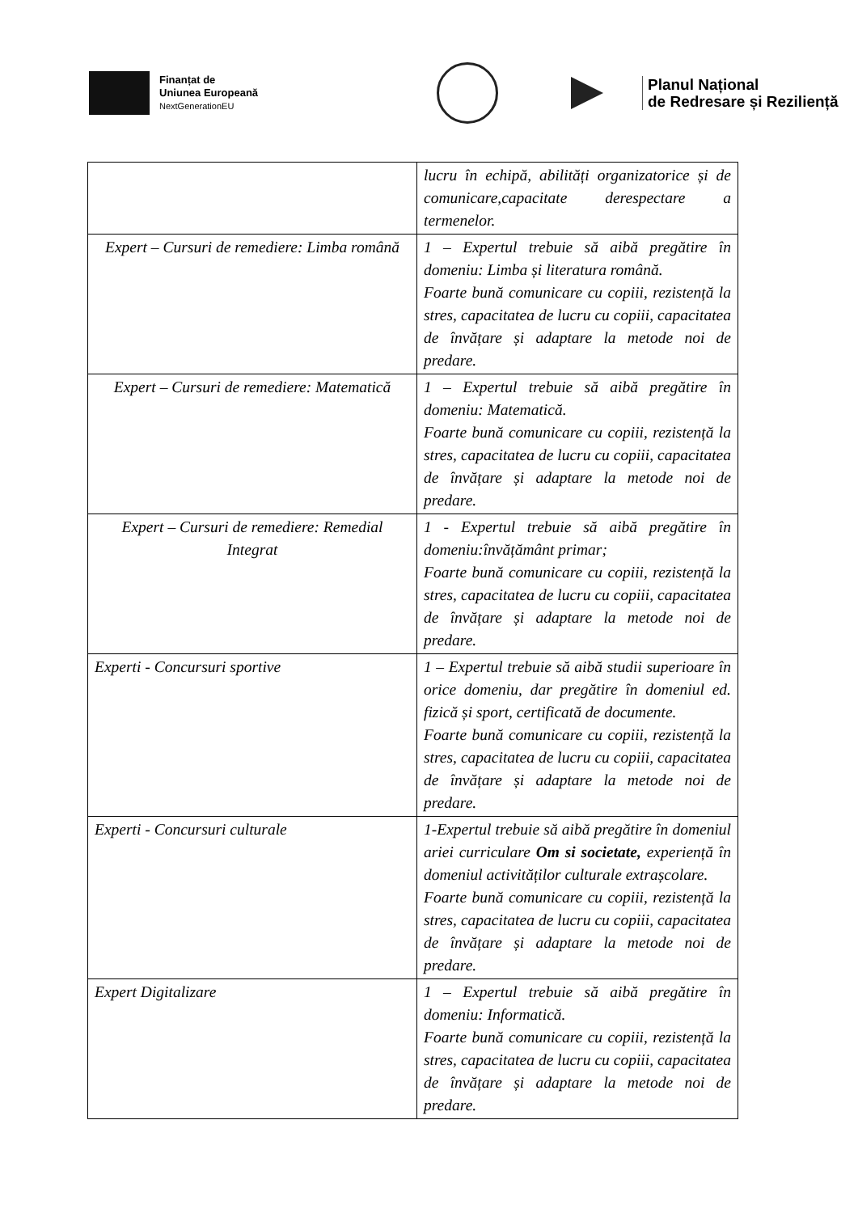Finanțat de
Uniunea Europeană
NextGenerationEU
Planul Național
de Redresare și Reziliență
| | lucru în echipă, abilități organizatorice și de comunicare,capacitate derespectare a termenelor. |
| Expert – Cursuri de remediere: Limba română | 1 – Expertul trebuie să aibă pregătire în domeniu: Limba și literatura română. Foarte bună comunicare cu copiii, rezistență la stres, capacitatea de lucru cu copiii, capacitatea de învățare și adaptare la metode noi de predare. |
| Expert – Cursuri de remediere: Matematică | 1 – Expertul trebuie să aibă pregătire în domeniu: Matematică. Foarte bună comunicare cu copiii, rezistență la stres, capacitatea de lucru cu copiii, capacitatea de învățare și adaptare la metode noi de predare. |
| Expert – Cursuri de remediere: Remedial Integrat | 1 - Expertul trebuie să aibă pregătire în domeniu:învățământ primar; Foarte bună comunicare cu copiii, rezistență la stres, capacitatea de lucru cu copiii, capacitatea de învățare și adaptare la metode noi de predare. |
| Experti - Concursuri sportive | 1 – Expertul trebuie să aibă studii superioare în orice domeniu, dar pregătire în domeniul ed. fizică și sport, certificată de documente. Foarte bună comunicare cu copiii, rezistență la stres, capacitatea de lucru cu copiii, capacitatea de învățare și adaptare la metode noi de predare. |
| Experti - Concursuri culturale | 1-Expertul trebuie să aibă pregătire în domeniul ariei curriculare Om si societate, experiență în domeniul activităților culturale extrașcolare. Foarte bună comunicare cu copiii, rezistență la stres, capacitatea de lucru cu copiii, capacitatea de învățare și adaptare la metode noi de predare. |
| Expert Digitalizare | 1 – Expertul trebuie să aibă pregătire în domeniu: Informatică. Foarte bună comunicare cu copiii, rezistență la stres, capacitatea de lucru cu copiii, capacitatea de învățare și adaptare la metode noi de predare. |